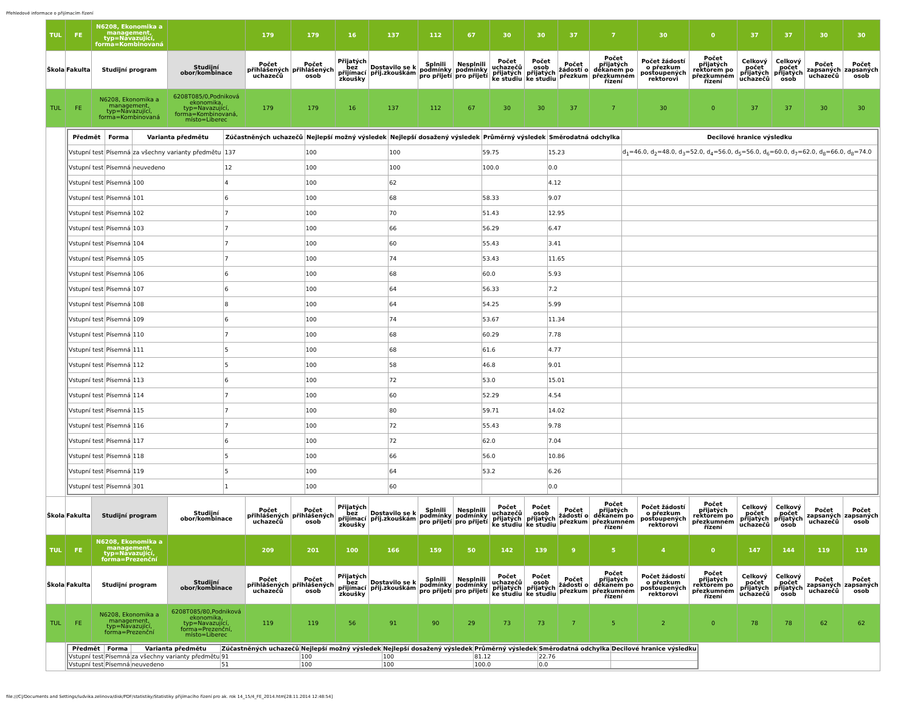Přehledové informace o přijímacím řízení
| TUL | FE | N6208, Ekonomika a management, typ=Navazující, forma=Kombinovaná | | 179 | 179 | 16 | 137 | 112 | 67 | 30 | 30 | 37 | 7 | 30 | 0 | 37 | 37 | 30 | 30 |
| Škola | Fakulta | Studijní program | Studijní obor/kombinace | Počet přihlášených uchazečů | Počet přihlášených osob | Přijatých bez přijímací zkoušky | Dostavilo se k přij.zkouškám | Splnili podmínky pro přijetí | Nesplnili podmínky pro přijetí | Počet uchazečů přijatých ke studiu | Počet osob přijatých ke studiu | Počet žádostí o přezkum | Počet přijatých děkanem po přezkumném řízení | Počet žádostí o přezkum postoupených rektorovi | Počet přijatých rektorem po přezkumném řízení | Celkový počet přijatých uchazečů | Celkový počet přijatých osob | Počet zapsaných uchazečů | Počet zapsaných osob |
| TUL | FE | N6208, Ekonomika a management, typ=Navazující, forma=Kombinovaná | 6208T085/0,Podniková ekonomika, typ=Navazující, forma=Kombinovaná, místo=Liberec | 179 | 179 | 16 | 137 | 112 | 67 | 30 | 30 | 37 | 7 | 30 | 0 | 37 | 37 | 30 | 30 |
| | / Předmět / Forma / Varianta předmětu / Zúčastněných uchazečů / Nejlepší možný výsledek / Nejlepší dosažený výsledek / Průměrný výsledek / Směrodatná odchylka / Decilové hranice výsledku / / --- / --- / --- / --- / --- / --- / --- / --- / --- / / Vstupní test / Písemná / za všechny varianty předmětu / 137 / 100 / 100 / 59.75 / 15.23 / d<sub>1</sub>=46.0, d<sub>2</sub>=48.0, d<sub>3</sub>=52.0, d<sub>4</sub>=56.0, d<sub>5</sub>=56.0, d<sub>6</sub>=60.0, d<sub>7</sub>=62.0, d<sub>8</sub>=66.0, d<sub>8</sub>=74.0 / / Vstupní test / Písemná / neuvedeno / 12 / 100 / 100 / 100.0 / 0.0 / / / Vstupní test / Písemná / 100 / 4 / 100 / 62 / / 4.12 / / / Vstupní test / Písemná / 101 / 6 / 100 / 68 / 58.33 / 9.07 / / / Vstupní test / Písemná / 102 / 7 / 100 / 70 / 51.43 / 12.95 / / / Vstupní test / Písemná / 103 / 7 / 100 / 66 / 56.29 / 6.47 / / / Vstupní test / Písemná / 104 / 7 / 100 / 60 / 55.43 / 3.41 / / / Vstupní test / Písemná / 105 / 7 / 100 / 74 / 53.43 / 11.65 / / / Vstupní test / Písemná / 106 / 6 / 100 / 68 / 60.0 / 5.93 / / / Vstupní test / Písemná / 107 / 6 / 100 / 64 / 56.33 / 7.2 / / / Vstupní test / Písemná / 108 / 8 / 100 / 64 / 54.25 / 5.99 / / / Vstupní test / Písemná / 109 / 6 / 100 / 74 / 53.67 / 11.34 / / / Vstupní test / Písemná / 110 / 7 / 100 / 68 / 60.29 / 7.78 / / / Vstupní test / Písemná / 111 / 5 / 100 / 68 / 61.6 / 4.77 / / / Vstupní test / Písemná / 112 / 5 / 100 / 58 / 46.8 / 9.01 / / / Vstupní test / Písemná / 113 / 6 / 100 / 72 / 53.0 / 15.01 / / / Vstupní test / Písemná / 114 / 7 / 100 / 60 / 52.29 / 4.54 / / / Vstupní test / Písemná / 115 / 7 / 100 / 80 / 59.71 / 14.02 / / / Vstupní test / Písemná / 116 / 7 / 100 / 72 / 55.43 / 9.78 / / / Vstupní test / Písemná / 117 / 6 / 100 / 72 / 62.0 / 7.04 / / / Vstupní test / Písemná / 118 / 5 / 100 / 66 / 56.0 / 10.86 / / / Vstupní test / Písemná / 119 / 5 / 100 / 64 / 53.2 / 6.26 / / / Vstupní test / Písemná / 301 / 1 / 100 / 60 / / 0.0 / / | | | | | | | | | | | | | | | | | | |
| Škola | Fakulta | Studijní program | Studijní obor/kombinace | Počet přihlášených uchazečů | Počet přihlášených osob | Přijatých bez přijímací zkoušky | Dostavilo se k přij.zkouškám | Splnili podmínky pro přijetí | Nesplnili podmínky pro přijetí | Počet uchazečů přijatých ke studiu | Počet osob přijatých ke studiu | Počet žádostí o přezkum | Počet přijatých děkanem po přezkumném řízení | Počet žádostí o přezkum postoupených rektorovi | Počet přijatých rektorem po přezkumném řízení | Celkový počet přijatých uchazečů | Celkový počet přijatých osob | Počet zapsaných uchazečů | Počet zapsaných osob |
| TUL | FE | N6208, Ekonomika a management, typ=Navazující, forma=Prezenční | | 209 | 201 | 100 | 166 | 159 | 50 | 142 | 139 | 9 | 5 | 4 | 0 | 147 | 144 | 119 | 119 |
| Škola | Fakulta | Studijní program | Studijní obor/kombinace | Počet přihlášených uchazečů | Počet přihlášených osob | Přijatých bez přijímací zkoušky | Dostavilo se k přij.zkouškám | Splnili podmínky pro přijetí | Nesplnili podmínky pro přijetí | Počet uchazečů přijatých ke studiu | Počet osob přijatých ke studiu | Počet žádostí o přezkum | Počet přijatých děkanem po přezkumném řízení | Počet žádostí o přezkum postoupených rektorovi | Počet přijatých rektorem po přezkumném řízení | Celkový počet přijatých uchazečů | Celkový počet přijatých osob | Počet zapsaných uchazečů | Počet zapsaných osob |
| TUL | FE | N6208, Ekonomika a management, typ=Navazující, forma=Prezenční | 6208T085/80,Podniková ekonomika, typ=Navazující, forma=Prezenční, místo=Liberec | 119 | 119 | 56 | 91 | 90 | 29 | 73 | 73 | 7 | 5 | 2 | 0 | 78 | 78 | 62 | 62 |
| | / Předmět / Forma / Varianta předmětu / Zúčastněných uchazečů / Nejlepší možný výsledek / Nejlepší dosažený výsledek / Průměrný výsledek / Směrodatná odchylka / Decilové hranice výsledku / / --- / --- / --- / --- / --- / --- / --- / --- / --- / / Vstupní test / Písemná / za všechny varianty předmětu / 91 / 100 / 100 / 81.12 / 22.76 / / / Vstupní test / Písemná / neuvedeno / 51 / 100 / 100 / 100.0 / 0.0 / / | | | | | | | | | | | | | | | | | | |
file:///C|/Documents and Settings/ludvika.zelinova/disk/PDF/statistiky/Statistiky přijímacího řízení pro ak. rok 14_15/4_FE_2014.htm[28.11.2014 12:48:54]